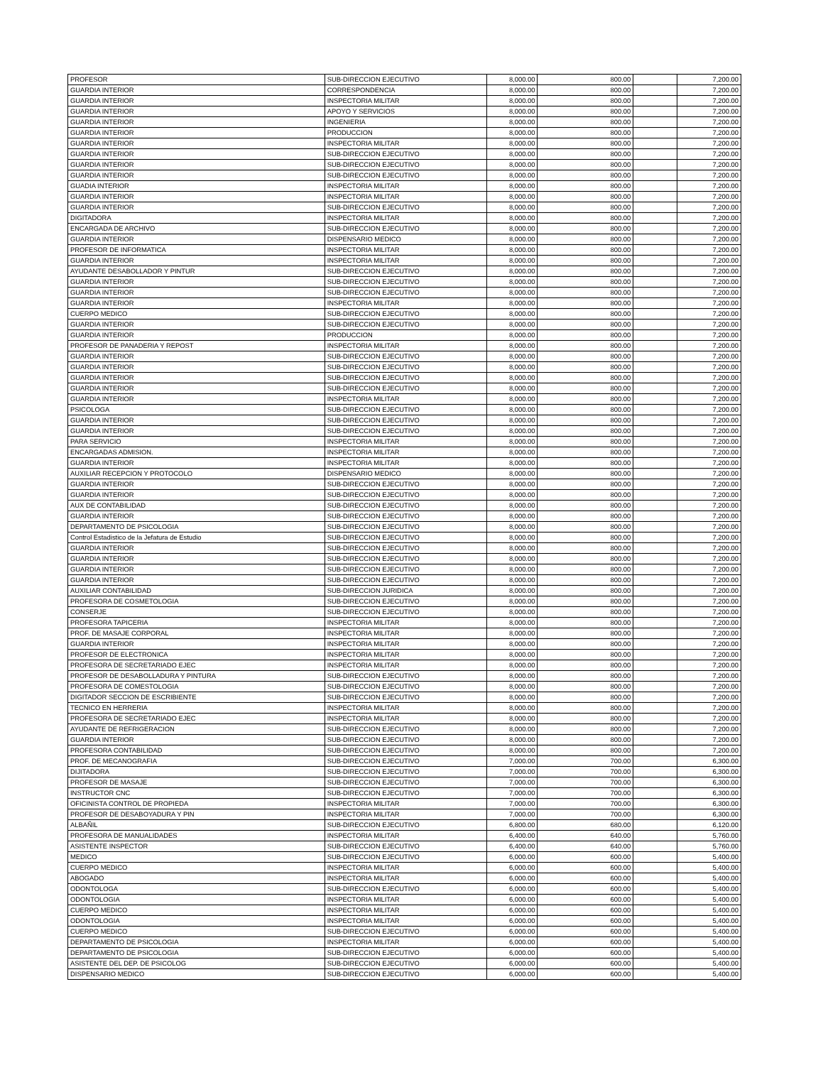| PROFESOR | SUB-DIRECCION EJECUTIVO | 8,000.00 | 800.00 | | 7,200.00 |
| GUARDIA INTERIOR | CORRESPONDENCIA | 8,000.00 | 800.00 | | 7,200.00 |
| GUARDIA INTERIOR | INSPECTORIA MILITAR | 8,000.00 | 800.00 | | 7,200.00 |
| GUARDIA INTERIOR | APOYO Y SERVICIOS | 8,000.00 | 800.00 | | 7,200.00 |
| GUARDIA INTERIOR | INGENIERIA | 8,000.00 | 800.00 | | 7,200.00 |
| GUARDIA INTERIOR | PRODUCCION | 8,000.00 | 800.00 | | 7,200.00 |
| GUARDIA INTERIOR | INSPECTORIA MILITAR | 8,000.00 | 800.00 | | 7,200.00 |
| GUARDIA INTERIOR | SUB-DIRECCION EJECUTIVO | 8,000.00 | 800.00 | | 7,200.00 |
| GUARDIA INTERIOR | SUB-DIRECCION EJECUTIVO | 8,000.00 | 800.00 | | 7,200.00 |
| GUARDIA INTERIOR | SUB-DIRECCION EJECUTIVO | 8,000.00 | 800.00 | | 7,200.00 |
| GUADIA INTERIOR | INSPECTORIA MILITAR | 8,000.00 | 800.00 | | 7,200.00 |
| GUARDIA INTERIOR | INSPECTORIA MILITAR | 8,000.00 | 800.00 | | 7,200.00 |
| GUARDIA INTERIOR | SUB-DIRECCION EJECUTIVO | 8,000.00 | 800.00 | | 7,200.00 |
| DIGITADORA | INSPECTORIA MILITAR | 8,000.00 | 800.00 | | 7,200.00 |
| ENCARGADA DE ARCHIVO | SUB-DIRECCION EJECUTIVO | 8,000.00 | 800.00 | | 7,200.00 |
| GUARDIA INTERIOR | DISPENSARIO MEDICO | 8,000.00 | 800.00 | | 7,200.00 |
| PROFESOR DE INFORMATICA | INSPECTORIA MILITAR | 8,000.00 | 800.00 | | 7,200.00 |
| GUARDIA INTERIOR | INSPECTORIA MILITAR | 8,000.00 | 800.00 | | 7,200.00 |
| AYUDANTE DESABOLLADOR Y PINTUR | SUB-DIRECCION EJECUTIVO | 8,000.00 | 800.00 | | 7,200.00 |
| GUARDIA INTERIOR | SUB-DIRECCION EJECUTIVO | 8,000.00 | 800.00 | | 7,200.00 |
| GUARDIA INTERIOR | SUB-DIRECCION EJECUTIVO | 8,000.00 | 800.00 | | 7,200.00 |
| GUARDIA INTERIOR | INSPECTORIA MILITAR | 8,000.00 | 800.00 | | 7,200.00 |
| CUERPO MEDICO | SUB-DIRECCION EJECUTIVO | 8,000.00 | 800.00 | | 7,200.00 |
| GUARDIA INTERIOR | SUB-DIRECCION EJECUTIVO | 8,000.00 | 800.00 | | 7,200.00 |
| GUARDIA INTERIOR | PRODUCCION | 8,000.00 | 800.00 | | 7,200.00 |
| PROFESOR DE PANADERIA Y REPOST | INSPECTORIA MILITAR | 8,000.00 | 800.00 | | 7,200.00 |
| GUARDIA INTERIOR | SUB-DIRECCION EJECUTIVO | 8,000.00 | 800.00 | | 7,200.00 |
| GUARDIA INTERIOR | SUB-DIRECCION EJECUTIVO | 8,000.00 | 800.00 | | 7,200.00 |
| GUARDIA INTERIOR | SUB-DIRECCION EJECUTIVO | 8,000.00 | 800.00 | | 7,200.00 |
| GUARDIA INTERIOR | SUB-DIRECCION EJECUTIVO | 8,000.00 | 800.00 | | 7,200.00 |
| GUARDIA INTERIOR | INSPECTORIA MILITAR | 8,000.00 | 800.00 | | 7,200.00 |
| PSICOLOGA | SUB-DIRECCION EJECUTIVO | 8,000.00 | 800.00 | | 7,200.00 |
| GUARDIA INTERIOR | SUB-DIRECCION EJECUTIVO | 8,000.00 | 800.00 | | 7,200.00 |
| GUARDIA INTERIOR | SUB-DIRECCION EJECUTIVO | 8,000.00 | 800.00 | | 7,200.00 |
| PARA SERVICIO | INSPECTORIA MILITAR | 8,000.00 | 800.00 | | 7,200.00 |
| ENCARGADAS ADMISION. | INSPECTORIA MILITAR | 8,000.00 | 800.00 | | 7,200.00 |
| GUARDIA INTERIOR | INSPECTORIA MILITAR | 8,000.00 | 800.00 | | 7,200.00 |
| AUXILIAR RECEPCION Y PROTOCOLO | DISPENSARIO MEDICO | 8,000.00 | 800.00 | | 7,200.00 |
| GUARDIA INTERIOR | SUB-DIRECCION EJECUTIVO | 8,000.00 | 800.00 | | 7,200.00 |
| GUARDIA INTERIOR | SUB-DIRECCION EJECUTIVO | 8,000.00 | 800.00 | | 7,200.00 |
| AUX DE CONTABILIDAD | SUB-DIRECCION EJECUTIVO | 8,000.00 | 800.00 | | 7,200.00 |
| GUARDIA INTERIOR | SUB-DIRECCION EJECUTIVO | 8,000.00 | 800.00 | | 7,200.00 |
| DEPARTAMENTO DE PSICOLOGIA | SUB-DIRECCION EJECUTIVO | 8,000.00 | 800.00 | | 7,200.00 |
| Control Estadistico de la Jefatura de Estudio | SUB-DIRECCION EJECUTIVO | 8,000.00 | 800.00 | | 7,200.00 |
| GUARDIA INTERIOR | SUB-DIRECCION EJECUTIVO | 8,000.00 | 800.00 | | 7,200.00 |
| GUARDIA INTERIOR | SUB-DIRECCION EJECUTIVO | 8,000.00 | 800.00 | | 7,200.00 |
| GUARDIA INTERIOR | SUB-DIRECCION EJECUTIVO | 8,000.00 | 800.00 | | 7,200.00 |
| GUARDIA INTERIOR | SUB-DIRECCION EJECUTIVO | 8,000.00 | 800.00 | | 7,200.00 |
| AUXILIAR CONTABILIDAD | SUB-DIRECCION JURIDICA | 8,000.00 | 800.00 | | 7,200.00 |
| PROFESORA DE COSMETOLOGIA | SUB-DIRECCION EJECUTIVO | 8,000.00 | 800.00 | | 7,200.00 |
| CONSERJE | SUB-DIRECCION EJECUTIVO | 8,000.00 | 800.00 | | 7,200.00 |
| PROFESORA TAPICERIA | INSPECTORIA MILITAR | 8,000.00 | 800.00 | | 7,200.00 |
| PROF. DE MASAJE CORPORAL | INSPECTORIA MILITAR | 8,000.00 | 800.00 | | 7,200.00 |
| GUARDIA INTERIOR | INSPECTORIA MILITAR | 8,000.00 | 800.00 | | 7,200.00 |
| PROFESOR DE ELECTRONICA | INSPECTORIA MILITAR | 8,000.00 | 800.00 | | 7,200.00 |
| PROFESORA DE SECRETARIADO EJEC | INSPECTORIA MILITAR | 8,000.00 | 800.00 | | 7,200.00 |
| PROFESOR DE DESABOLLADURA Y PINTURA | SUB-DIRECCION EJECUTIVO | 8,000.00 | 800.00 | | 7,200.00 |
| PROFESORA DE COMESTOLOGIA | SUB-DIRECCION EJECUTIVO | 8,000.00 | 800.00 | | 7,200.00 |
| DIGITADOR SECCION DE ESCRIBIENTE | SUB-DIRECCION EJECUTIVO | 8,000.00 | 800.00 | | 7,200.00 |
| TECNICO EN HERRERIA | INSPECTORIA MILITAR | 8,000.00 | 800.00 | | 7,200.00 |
| PROFESORA DE SECRETARIADO EJEC | INSPECTORIA MILITAR | 8,000.00 | 800.00 | | 7,200.00 |
| AYUDANTE DE REFRIGERACION | SUB-DIRECCION EJECUTIVO | 8,000.00 | 800.00 | | 7,200.00 |
| GUARDIA INTERIOR | SUB-DIRECCION EJECUTIVO | 8,000.00 | 800.00 | | 7,200.00 |
| PROFESORA CONTABILIDAD | SUB-DIRECCION EJECUTIVO | 8,000.00 | 800.00 | | 7,200.00 |
| PROF. DE MECANOGRAFIA | SUB-DIRECCION EJECUTIVO | 7,000.00 | 700.00 | | 6,300.00 |
| DIJITADORA | SUB-DIRECCION EJECUTIVO | 7,000.00 | 700.00 | | 6,300.00 |
| PROFESOR DE MASAJE | SUB-DIRECCION EJECUTIVO | 7,000.00 | 700.00 | | 6,300.00 |
| INSTRUCTOR CNC | SUB-DIRECCION EJECUTIVO | 7,000.00 | 700.00 | | 6,300.00 |
| OFICINISTA CONTROL DE PROPIEDA | INSPECTORIA MILITAR | 7,000.00 | 700.00 | | 6,300.00 |
| PROFESOR DE DESABOYADURA Y PIN | INSPECTORIA MILITAR | 7,000.00 | 700.00 | | 6,300.00 |
| ALBAÑIL | SUB-DIRECCION EJECUTIVO | 6,800.00 | 680.00 | | 6,120.00 |
| PROFESORA DE MANUALIDADES | INSPECTORIA MILITAR | 6,400.00 | 640.00 | | 5,760.00 |
| ASISTENTE INSPECTOR | SUB-DIRECCION EJECUTIVO | 6,400.00 | 640.00 | | 5,760.00 |
| MEDICO | SUB-DIRECCION EJECUTIVO | 6,000.00 | 600.00 | | 5,400.00 |
| CUERPO MEDICO | INSPECTORIA MILITAR | 6,000.00 | 600.00 | | 5,400.00 |
| ABOGADO | INSPECTORIA MILITAR | 6,000.00 | 600.00 | | 5,400.00 |
| ODONTOLOGA | SUB-DIRECCION EJECUTIVO | 6,000.00 | 600.00 | | 5,400.00 |
| ODONTOLOGIA | INSPECTORIA MILITAR | 6,000.00 | 600.00 | | 5,400.00 |
| CUERPO MEDICO | INSPECTORIA MILITAR | 6,000.00 | 600.00 | | 5,400.00 |
| ODONTOLOGIA | INSPECTORIA MILITAR | 6,000.00 | 600.00 | | 5,400.00 |
| CUERPO MEDICO | SUB-DIRECCION EJECUTIVO | 6,000.00 | 600.00 | | 5,400.00 |
| DEPARTAMENTO DE PSICOLOGIA | INSPECTORIA MILITAR | 6,000.00 | 600.00 | | 5,400.00 |
| DEPARTAMENTO DE PSICOLOGIA | SUB-DIRECCION EJECUTIVO | 6,000.00 | 600.00 | | 5,400.00 |
| ASISTENTE DEL DEP. DE PSICOLOG | SUB-DIRECCION EJECUTIVO | 6,000.00 | 600.00 | | 5,400.00 |
| DISPENSARIO MEDICO | SUB-DIRECCION EJECUTIVO | 6,000.00 | 600.00 | | 5,400.00 |